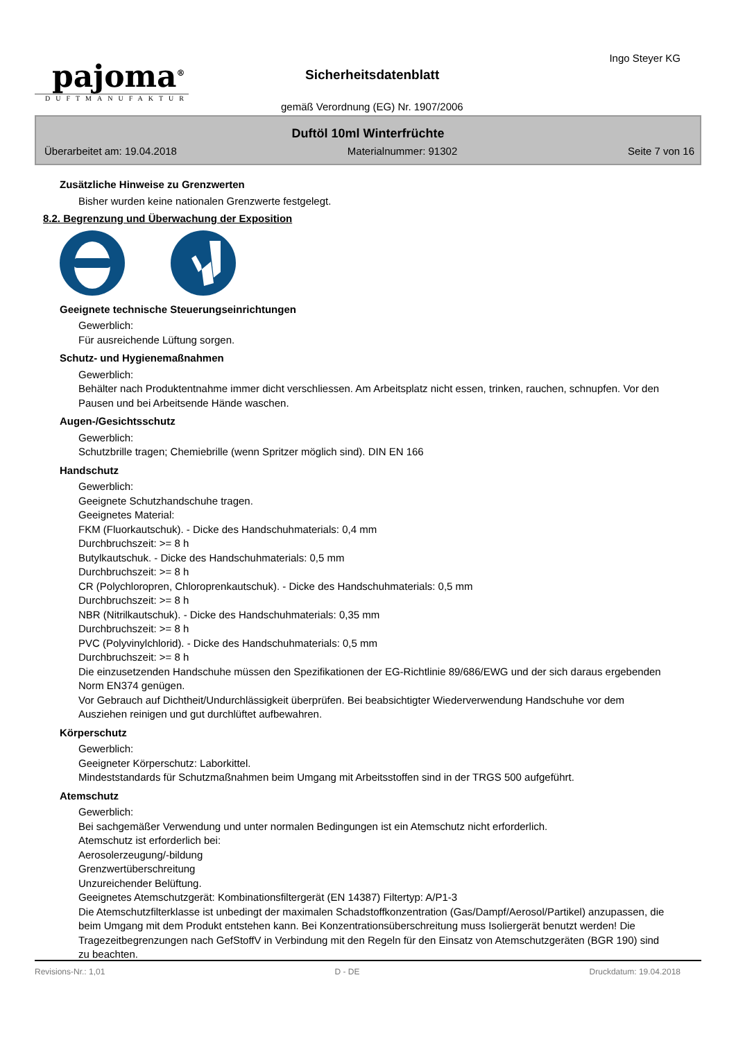pajoma<sup>®</sup>
DUFTMANUFAKTUR
Sicherheitsdatenblatt
gemäß Verordnung (EG) Nr. 1907/2006
Ingo Steyer KG
Duftöl 10ml Winterfrüchte
Überarbeitet am: 19.04.2018 Materialnummer: 91302 Seite 7 von 16
Zusätzliche Hinweise zu Grenzwerten
Bisher wurden keine nationalen Grenzwerte festgelegt.
8.2. Begrenzung und Überwachung der Exposition
Geeignete technische Steuerungseinrichtungen
Gewerblich:
Für ausreichende Lüftung sorgen.
Schutz- und Hygienemaßnahmen
Gewerblich:
Behälter nach Produktentnahme immer dicht verschliessen. Am Arbeitsplatz nicht essen, trinken, rauchen, schnupfen. Vor den Pausen und bei Arbeitsende Hände waschen.
Augen-/Gesichtsschutz
Gewerblich:
Schutzbrille tragen; Chemiebrille (wenn Spritzer möglich sind). DIN EN 166
Handschutz
Gewerblich:
Geeignete Schutzhandschuhe tragen.
Geeignetes Material:
FKM (Fluorkautschuk). - Dicke des Handschuhmaterials: 0,4 mm
Durchbruchszeit: >= 8 h
Butylkautschuk. - Dicke des Handschuhmaterials: 0,5 mm
Durchbruchszeit: >= 8 h
CR (Polychloropren, Chloroprenkautschuk). - Dicke des Handschuhmaterials: 0,5 mm
Durchbruchszeit: >= 8 h
NBR (Nitrilkautschuk). - Dicke des Handschuhmaterials: 0,35 mm
Durchbruchszeit: >= 8 h
PVC (Polyvinylchlorid). - Dicke des Handschuhmaterials: 0,5 mm
Durchbruchszeit: >= 8 h
Die einzusetzenden Handschuhe müssen den Spezifikationen der EG-Richtlinie 89/686/EWG und der sich daraus ergebenden Norm EN374 genügen.
Vor Gebrauch auf Dichtheit/Undurchlässigkeit überprüfen. Bei beabsichtigter Wiederverwendung Handschuhe vor dem Ausziehen reinigen und gut durchlüftet aufbewahren.
Körperschutz
Gewerblich:
Geeigneter Körperschutz: Laborkittel.
Mindeststandards für Schutzmaßnahmen beim Umgang mit Arbeitsstoffen sind in der TRGS 500 aufgeführt.
Atemschutz
Gewerblich:
Bei sachgemäßer Verwendung und unter normalen Bedingungen ist ein Atemschutz nicht erforderlich.
Atemschutz ist erforderlich bei:
Aerosolerzeugung/-bildung
Grenzwertüberschreitung
Unzureichender Belüftung.
Geeignetes Atemschutzgerät: Kombinationsfiltergerät (EN 14387) Filtertyp: A/P1-3
Die Atemschutzfilterklasse ist unbedingt der maximalen Schadstoffkonzentration (Gas/Dampf/Aerosol/Partikel) anzupassen, die beim Umgang mit dem Produkt entstehen kann. Bei Konzentrationsüberschreitung muss Isoliergerät benutzt werden! Die Tragezeitbegrenzungen nach GefStoffV in Verbindung mit den Regeln für den Einsatz von Atemschutzgeräten (BGR 190) sind zu beachten.
Revisions-Nr.: 1,01 D - DE Druckdatum: 19.04.2018